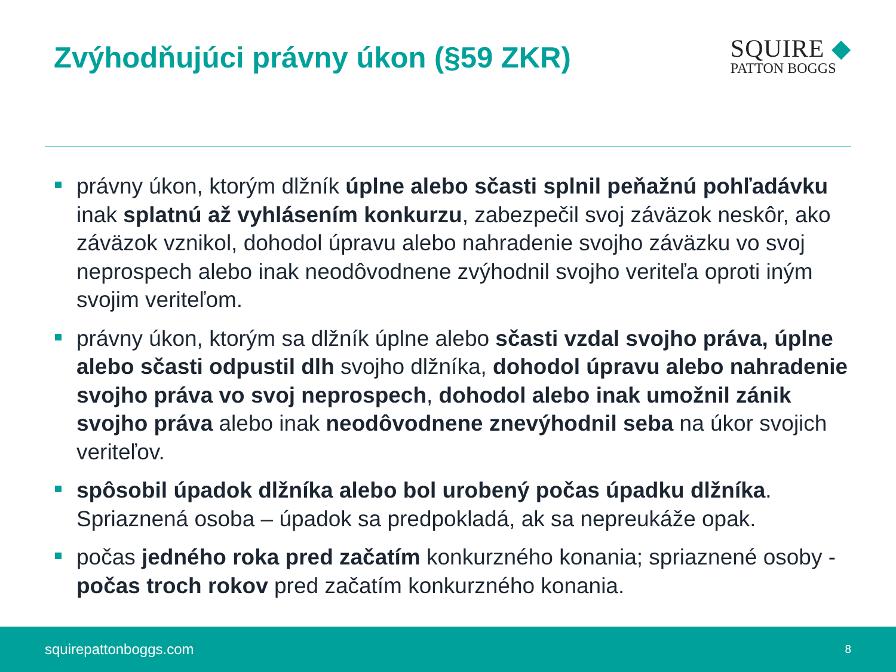Zvýhodňujúci právny úkon (§59 ZKR)
SQUIRE ◆
PATTON BOGGS
právny úkon, ktorým dlžník úplne alebo sčasti splnil peňažnú pohľadávku inak splatnú až vyhlásením konkurzu, zabezpečil svoj záväzok neskôr, ako záväzok vznikol, dohodol úpravu alebo nahradenie svojho záväzku vo svoj neprospech alebo inak neodôvodnene zvýhodnil svojho veriteľa oproti iným svojim veriteľom.
právny úkon, ktorým sa dlžník úplne alebo sčasti vzdal svojho práva, úplne alebo sčasti odpustil dlh svojho dlžníka, dohodol úpravu alebo nahradenie svojho práva vo svoj neprospech, dohodol alebo inak umožnil zánik svojho práva alebo inak neodôvodnene znevýhodnil seba na úkor svojich veriteľov.
spôsobil úpadok dlžníka alebo bol urobený počas úpadku dlžníka. Spriaznená osoba – úpadok sa predpokladá, ak sa nepreukáže opak.
počas jedného roka pred začatím konkurzného konania; spriaznené osoby - počas troch rokov pred začatím konkurzného konania.
squirepattonboggs.com 8